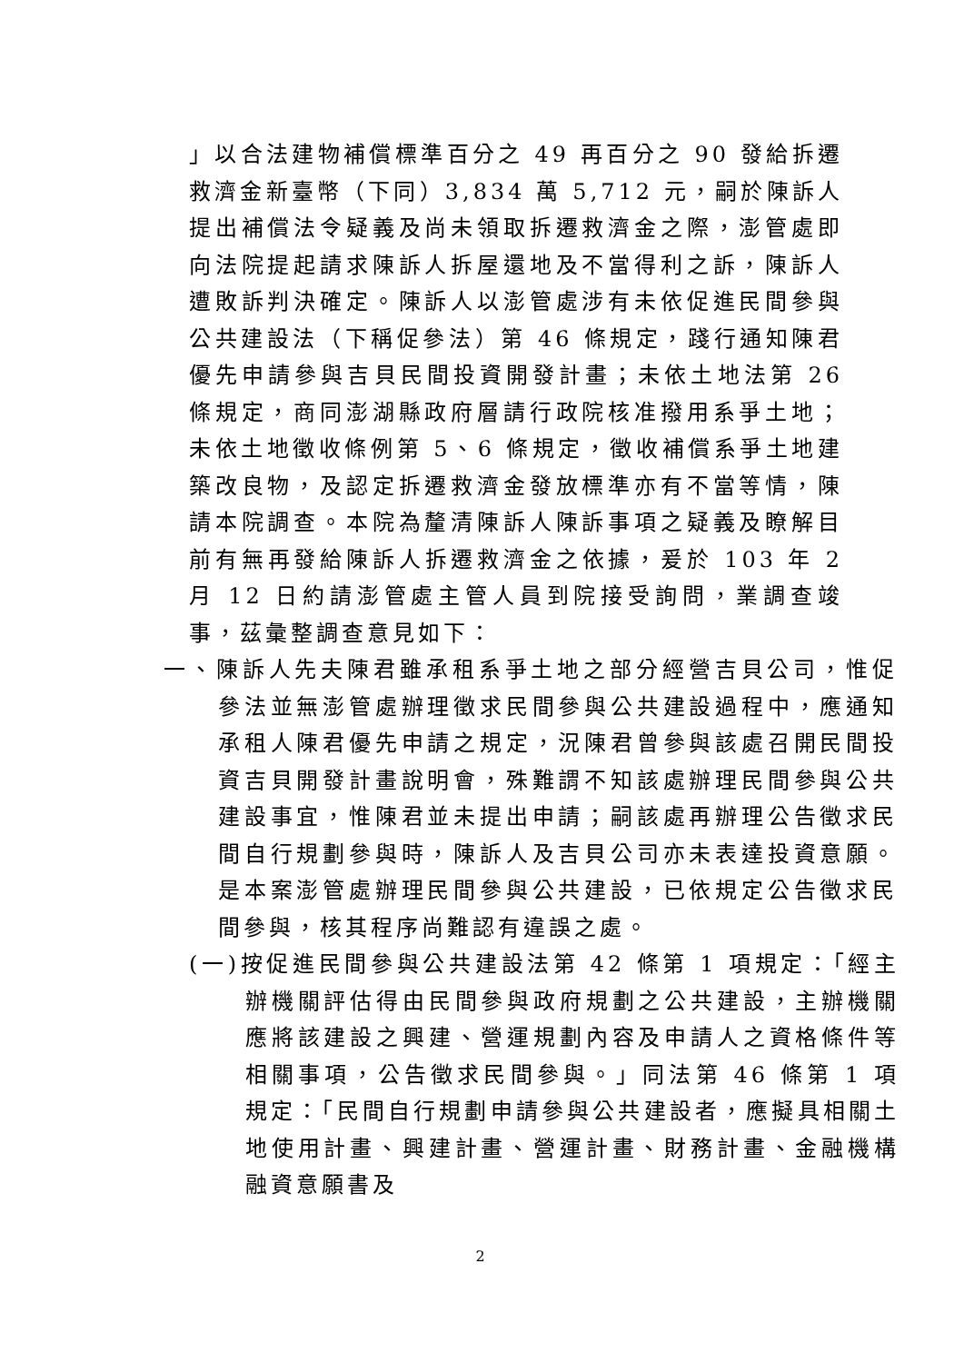」以合法建物補償標準百分之 49 再百分之 90 發給拆遷救濟金新臺幣（下同）3,834 萬 5,712 元，嗣於陳訴人提出補償法令疑義及尚未領取拆遷救濟金之際，澎管處即向法院提起請求陳訴人拆屋還地及不當得利之訴，陳訴人遭敗訴判決確定。陳訴人以澎管處涉有未依促進民間參與公共建設法（下稱促參法）第 46 條規定，踐行通知陳君優先申請參與吉貝民間投資開發計畫；未依土地法第 26 條規定，商同澎湖縣政府層請行政院核准撥用系爭土地；未依土地徵收條例第 5、6 條規定，徵收補償系爭土地建築改良物，及認定拆遷救濟金發放標準亦有不當等情，陳請本院調查。本院為釐清陳訴人陳訴事項之疑義及瞭解目前有無再發給陳訴人拆遷救濟金之依據，爰於 103 年 2 月 12 日約請澎管處主管人員到院接受詢問，業調查竣事，茲彙整調查意見如下：
一、陳訴人先夫陳君雖承租系爭土地之部分經營吉貝公司，惟促參法並無澎管處辦理徵求民間參與公共建設過程中，應通知承租人陳君優先申請之規定，況陳君曾參與該處召開民間投資吉貝開發計畫說明會，殊難謂不知該處辦理民間參與公共建設事宜，惟陳君並未提出申請；嗣該處再辦理公告徵求民間自行規劃參與時，陳訴人及吉貝公司亦未表達投資意願。是本案澎管處辦理民間參與公共建設，已依規定公告徵求民間參與，核其程序尚難認有違誤之處。
(一)按促進民間參與公共建設法第 42 條第 1 項規定：「經主辦機關評估得由民間參與政府規劃之公共建設，主辦機關應將該建設之興建、營運規劃內容及申請人之資格條件等相關事項，公告徵求民間參與。」同法第 46 條第 1 項規定：「民間自行規劃申請參與公共建設者，應擬具相關土地使用計畫、興建計畫、營運計畫、財務計畫、金融機構融資意願書及
2